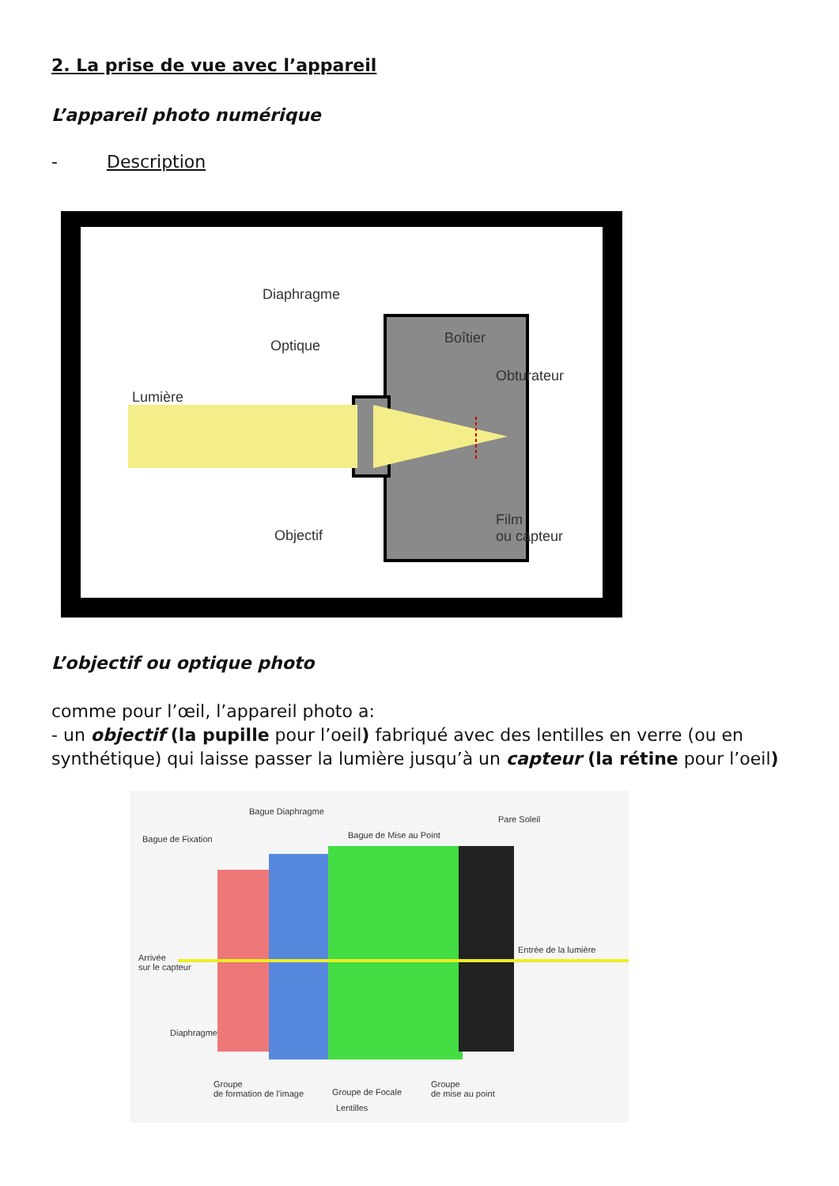2. La prise de vue avec l’appareil
L’appareil photo numérique
- Description
Diaphragme
Optique Boîtier
Obturateur
Lumière
Objectif
Film
ou capteur
L’objectif ou optique photo
comme pour l’œil, l’appareil photo a:
- un objectif (la pupille pour l’oeil) fabriqué avec des lentilles en verre (ou en synthétique) qui laisse passer la lumière jusqu’à un capteur (la rétine pour l’oeil)
Bague Diaphragme
Pare Soleil
Bague de Fixation Bague de Mise au Point
Entrée de la lumière
Arrivée
sur le capteur
Diaphragme
Groupe
de formation de l'image Groupe de Focale
Groupe
de mise au point
Lentilles